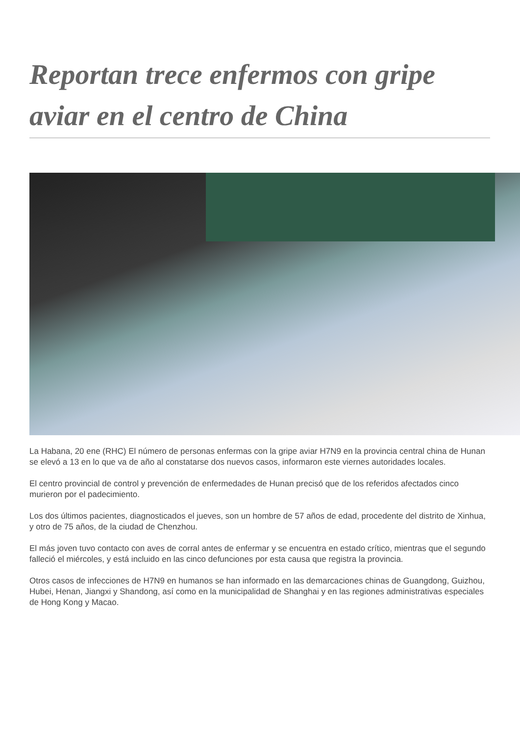Reportan trece enfermos con gripe aviar en el centro de China
La Habana, 20 ene (RHC) El número de personas enfermas con la gripe aviar H7N9 en la provincia central china de Hunan se elevó a 13 en lo que va de año al constatarse dos nuevos casos, informaron este viernes autoridades locales.
El centro provincial de control y prevención de enfermedades de Hunan precisó que de los referidos afectados cinco murieron por el padecimiento.
Los dos últimos pacientes, diagnosticados el jueves, son un hombre de 57 años de edad, procedente del distrito de Xinhua, y otro de 75 años, de la ciudad de Chenzhou.
El más joven tuvo contacto con aves de corral antes de enfermar y se encuentra en estado crítico, mientras que el segundo falleció el miércoles, y está incluido en las cinco defunciones por esta causa que registra la provincia.
Otros casos de infecciones de H7N9 en humanos se han informado en las demarcaciones chinas de Guangdong, Guizhou, Hubei, Henan, Jiangxi y Shandong, así como en la municipalidad de Shanghai y en las regiones administrativas especiales de Hong Kong y Macao.